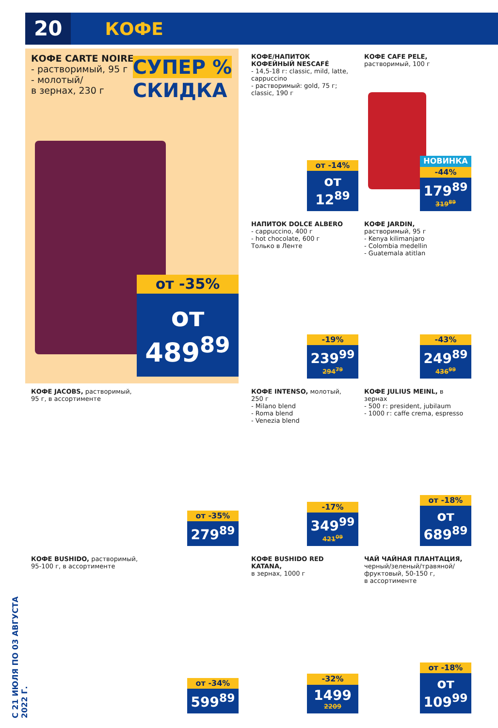20
КОФЕ
С 21 ИЮЛЯ ПО 03 АВГУСТА 2022 Г.
КОФЕ CARTE NOIRE
- растворимый, 95 г
- молотый/
в зернах, 230 г
СУПЕР %
СКИДКА
от -35%
от 489<sup>89</sup>
КОФЕ/НАПИТОК КОФЕЙНЫЙ NESCAFÉ
- 14,5-18 г: classic, mild, latte, cappuccino
- растворимый: gold, 75 г; classic, 190 г
от -14%
от 12<sup>89</sup>
КОФЕ CAFE PELE,
растворимый, 100 г
НОВИНКА
-44%
179<sup>89</sup>
319<sup>89</sup>
НАПИТОК DOLCE ALBERO
- cappuccino, 400 г
- hot chocolate, 600 г
Только в Ленте
-19%
239<sup>99</sup>
294<sup>79</sup>
КОФЕ JARDIN,
растворимый, 95 г
- Kenya kilimanjaro
- Colombia medellin
- Guatemala atitlan
-43%
249<sup>89</sup>
436<sup>99</sup>
КОФЕ JACOBS, растворимый,
95 г, в ассортименте
от -35%
279<sup>89</sup>
КОФЕ INTENSO, молотый, 250 г
- Milano blend
- Roma blend
- Venezia blend
-17%
349<sup>99</sup>
421<sup>09</sup>
КОФЕ JULIUS MEINL, в зернах
- 500 г: president, jubilaum
- 1000 г: caffe crema, espresso
от -18%
от 689<sup>89</sup>
КОФЕ BUSHIDO, растворимый,
95-100 г, в ассортименте
от -34%
599<sup>89</sup>
КОФЕ BUSHIDO RED KATANA,
в зернах, 1000 г
-32%
1499
2209
ЧАЙ ЧАЙНАЯ ПЛАНТАЦИЯ,
черный/зеленый/травяной/ фруктовый, 50-150 г,
в ассортименте
от -18%
от 109<sup>99</sup>